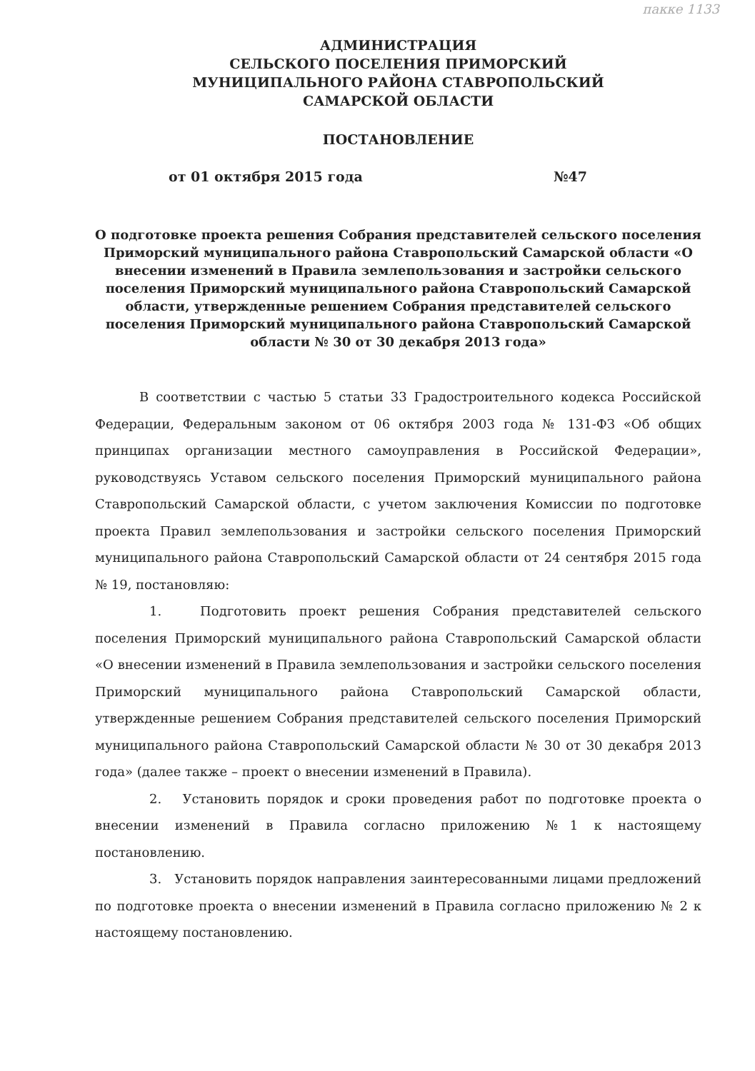пакке 1133
АДМИНИСТРАЦИЯ
СЕЛЬСКОГО ПОСЕЛЕНИЯ ПРИМОРСКИЙ
МУНИЦИПАЛЬНОГО РАЙОНА СТАВРОПОЛЬСКИЙ
САМАРСКОЙ ОБЛАСТИ
ПОСТАНОВЛЕНИЕ
от 01 октября 2015 года №47
О подготовке проекта решения Собрания представителей сельского поселения Приморский муниципального района Ставропольский Самарской области «О внесении изменений в Правила землепользования и застройки сельского поселения Приморский муниципального района Ставропольский Самарской области, утвержденные решением Собрания представителей сельского поселения Приморский муниципального района Ставропольский Самарской области № 30 от 30 декабря 2013 года»
В соответствии с частью 5 статьи 33 Градостроительного кодекса Российской Федерации, Федеральным законом от 06 октября 2003 года № 131-ФЗ «Об общих принципах организации местного самоуправления в Российской Федерации», руководствуясь Уставом сельского поселения Приморский муниципального района Ставропольский Самарской области, с учетом заключения Комиссии по подготовке проекта Правил землепользования и застройки сельского поселения Приморский муниципального района Ставропольский Самарской области от 24 сентября 2015 года № 19, постановляю:
1. Подготовить проект решения Собрания представителей сельского поселения Приморский муниципального района Ставропольский Самарской области «О внесении изменений в Правила землепользования и застройки сельского поселения Приморский муниципального района Ставропольский Самарской области, утвержденные решением Собрания представителей сельского поселения Приморский муниципального района Ставропольский Самарской области № 30 от 30 декабря 2013 года» (далее также – проект о внесении изменений в Правила).
2. Установить порядок и сроки проведения работ по подготовке проекта о внесении изменений в Правила согласно приложению №1 к настоящему постановлению.
3. Установить порядок направления заинтересованными лицами предложений по подготовке проекта о внесении изменений в Правила согласно приложению № 2 к настоящему постановлению.